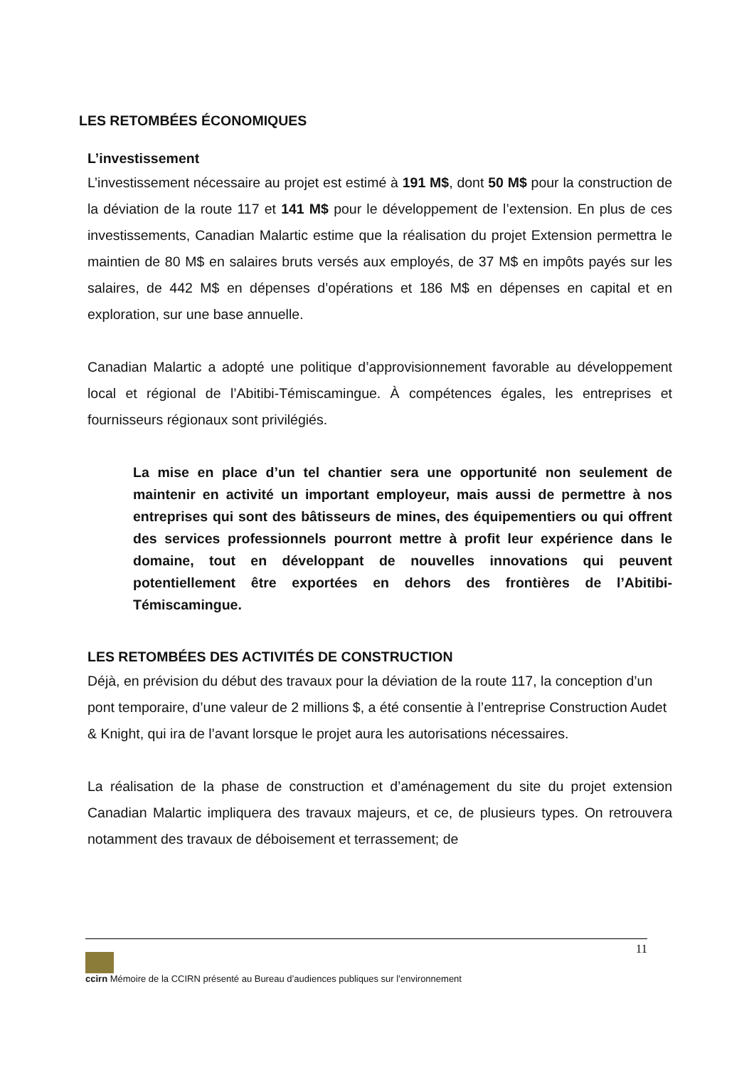LES RETOMBÉES ÉCONOMIQUES
L’investissement
L’investissement nécessaire au projet est estimé à 191 M$, dont 50 M$ pour la construction de la déviation de la route 117 et 141 M$ pour le développement de l’extension. En plus de ces investissements, Canadian Malartic estime que la réalisation du projet Extension permettra le maintien de 80 M$ en salaires bruts versés aux employés, de 37 M$ en impôts payés sur les salaires, de 442 M$ en dépenses d’opérations et 186 M$ en dépenses en capital et en exploration, sur une base annuelle.
Canadian Malartic a adopté une politique d’approvisionnement favorable au développement local et régional de l’Abitibi-Témiscamingue. À compétences égales, les entreprises et fournisseurs régionaux sont privilégiés.
La mise en place d’un tel chantier sera une opportunité non seulement de maintenir en activité un important employeur, mais aussi de permettre à nos entreprises qui sont des bâtisseurs de mines, des équipementiers ou qui offrent des services professionnels pourront mettre à profit leur expérience dans le domaine, tout en développant de nouvelles innovations qui peuvent potentiellement être exportées en dehors des frontières de l’Abitibi-Témiscamingue.
LES RETOMBÉES DES ACTIVITÉS DE CONSTRUCTION
Déjà, en prévision du début des travaux pour la déviation de la route 117, la conception d’un pont temporaire, d’une valeur de 2 millions $, a été consentie à l’entreprise Construction Audet & Knight, qui ira de l’avant lorsque le projet aura les autorisations nécessaires.
La réalisation de la phase de construction et d’aménagement du site du projet extension Canadian Malartic impliquera des travaux majeurs, et ce, de plusieurs types. On retrouvera notamment des travaux de déboisement et terrassement; de
11
ccirn Mémoire de la CCIRN présenté au Bureau d’audiences publiques sur l’environnement